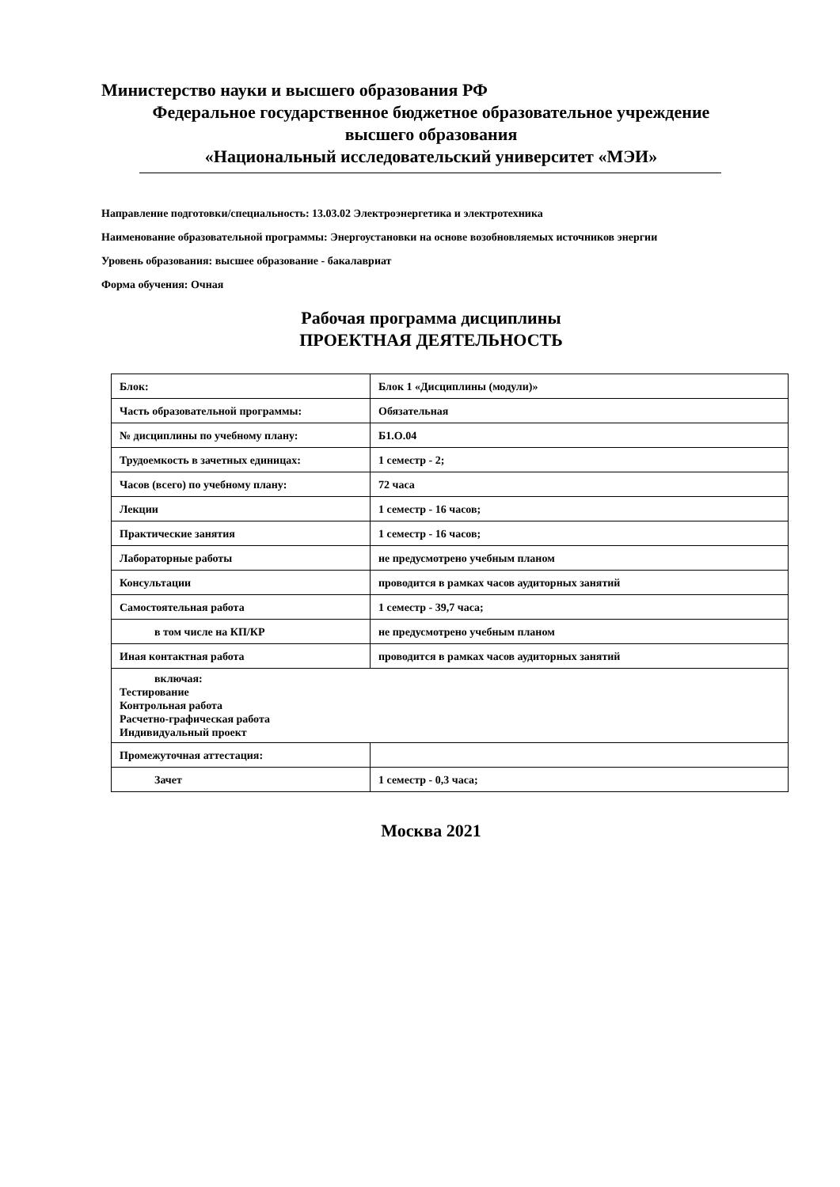Министерство науки и высшего образования РФ
Федеральное государственное бюджетное образовательное учреждение
высшего образования
«Национальный исследовательский университет «МЭИ»
Направление подготовки/специальность: 13.03.02 Электроэнергетика и электротехника
Наименование образовательной программы: Энергоустановки на основе возобновляемых источников энергии
Уровень образования: высшее образование - бакалавриат
Форма обучения: Очная
Рабочая программа дисциплины
ПРОЕКТНАЯ ДЕЯТЕЛЬНОСТЬ
| Блок: | Блок 1 «Дисциплины (модули)» |
| Часть образовательной программы: | Обязательная |
| № дисциплины по учебному плану: | Б1.О.04 |
| Трудоемкость в зачетных единицах: | 1 семестр - 2; |
| Часов (всего) по учебному плану: | 72 часа |
| Лекции | 1 семестр - 16 часов; |
| Практические занятия | 1 семестр - 16 часов; |
| Лабораторные работы | не предусмотрено учебным планом |
| Консультации | проводится в рамках часов аудиторных занятий |
| Самостоятельная работа | 1 семестр - 39,7 часа; |
| в том числе на КП/КР | не предусмотрено учебным планом |
| Иная контактная работа | проводится в рамках часов аудиторных занятий |
| включая: Тестирование Контрольная работа Расчетно-графическая работа Индивидуальный проект | |
| Промежуточная аттестация: | |
| Зачет | 1 семестр - 0,3 часа; |
Москва 2021